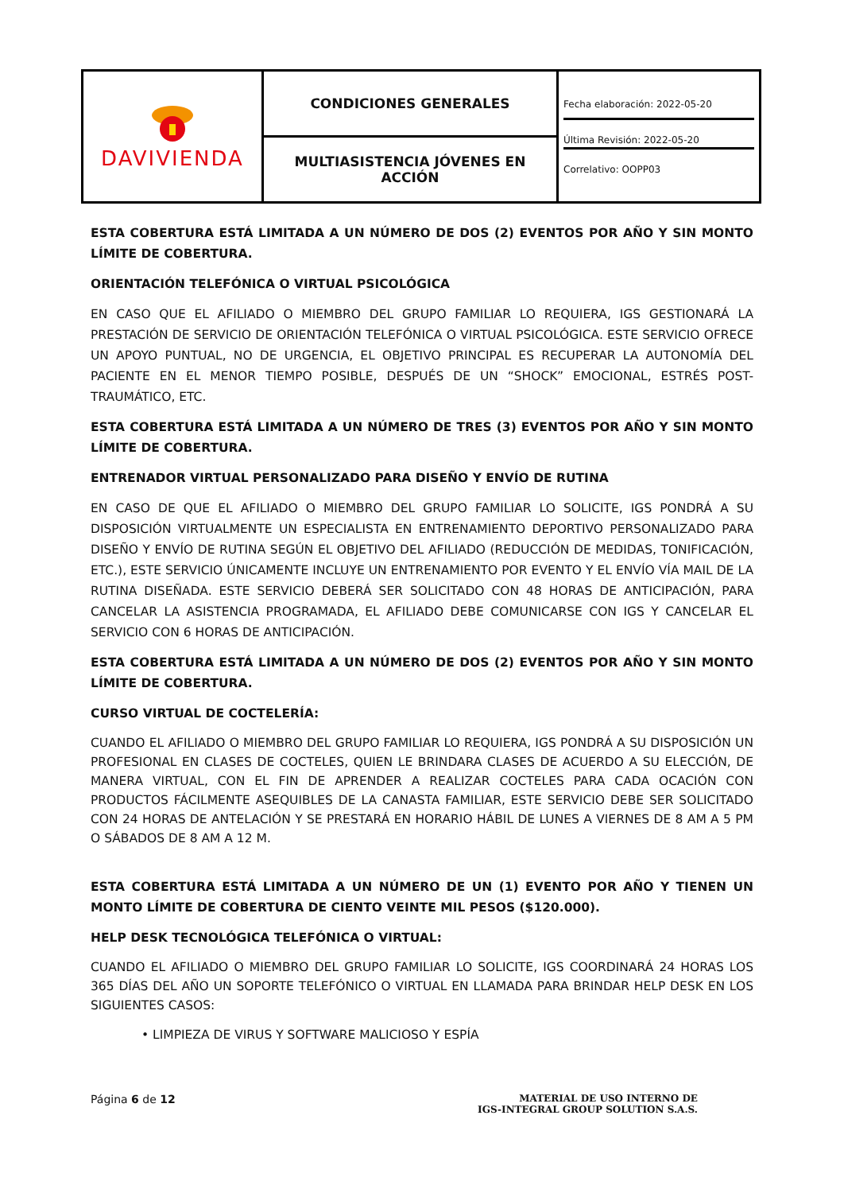| DAVIVIENDA | CONDICIONES GENERALES | Fecha elaboración: 2022-05-20 Última Revisión: 2022-05-20 Correlativo: OOPP03 |
| | MULTIASISTENCIA JÓVENES EN ACCIÓN | |
ESTA COBERTURA ESTÁ LIMITADA A UN NÚMERO DE DOS (2) EVENTOS POR AÑO Y SIN MONTO LÍMITE DE COBERTURA.
ORIENTACIÓN TELEFÓNICA O VIRTUAL PSICOLÓGICA
EN CASO QUE EL AFILIADO O MIEMBRO DEL GRUPO FAMILIAR LO REQUIERA, IGS GESTIONARÁ LA PRESTACIÓN DE SERVICIO DE ORIENTACIÓN TELEFÓNICA O VIRTUAL PSICOLÓGICA. ESTE SERVICIO OFRECE UN APOYO PUNTUAL, NO DE URGENCIA, EL OBJETIVO PRINCIPAL ES RECUPERAR LA AUTONOMÍA DEL PACIENTE EN EL MENOR TIEMPO POSIBLE, DESPUÉS DE UN “SHOCK” EMOCIONAL, ESTRÉS POST-TRAUMÁTICO, ETC.
ESTA COBERTURA ESTÁ LIMITADA A UN NÚMERO DE TRES (3) EVENTOS POR AÑO Y SIN MONTO LÍMITE DE COBERTURA.
ENTRENADOR VIRTUAL PERSONALIZADO PARA DISEÑO Y ENVÍO DE RUTINA
EN CASO DE QUE EL AFILIADO O MIEMBRO DEL GRUPO FAMILIAR LO SOLICITE, IGS PONDRÁ A SU DISPOSICIÓN VIRTUALMENTE UN ESPECIALISTA EN ENTRENAMIENTO DEPORTIVO PERSONALIZADO PARA DISEÑO Y ENVÍO DE RUTINA SEGÚN EL OBJETIVO DEL AFILIADO (REDUCCIÓN DE MEDIDAS, TONIFICACIÓN, ETC.), ESTE SERVICIO ÚNICAMENTE INCLUYE UN ENTRENAMIENTO POR EVENTO Y EL ENVÍO VÍA MAIL DE LA RUTINA DISEÑADA. ESTE SERVICIO DEBERÁ SER SOLICITADO CON 48 HORAS DE ANTICIPACIÓN, PARA CANCELAR LA ASISTENCIA PROGRAMADA, EL AFILIADO DEBE COMUNICARSE CON IGS Y CANCELAR EL SERVICIO CON 6 HORAS DE ANTICIPACIÓN.
ESTA COBERTURA ESTÁ LIMITADA A UN NÚMERO DE DOS (2) EVENTOS POR AÑO Y SIN MONTO LÍMITE DE COBERTURA.
CURSO VIRTUAL DE COCTELERÍA:
CUANDO EL AFILIADO O MIEMBRO DEL GRUPO FAMILIAR LO REQUIERA, IGS PONDRÁ A SU DISPOSICIÓN UN PROFESIONAL EN CLASES DE COCTELES, QUIEN LE BRINDARA CLASES DE ACUERDO A SU ELECCIÓN, DE MANERA VIRTUAL, CON EL FIN DE APRENDER A REALIZAR COCTELES PARA CADA OCACIÓN CON PRODUCTOS FÁCILMENTE ASEQUIBLES DE LA CANASTA FAMILIAR, ESTE SERVICIO DEBE SER SOLICITADO CON 24 HORAS DE ANTELACIÓN Y SE PRESTARÁ EN HORARIO HÁBIL DE LUNES A VIERNES DE 8 AM A 5 PM O SÁBADOS DE 8 AM A 12 M.
ESTA COBERTURA ESTÁ LIMITADA A UN NÚMERO DE UN (1) EVENTO POR AÑO Y TIENEN UN MONTO LÍMITE DE COBERTURA DE CIENTO VEINTE MIL PESOS ($120.000).
HELP DESK TECNOLÓGICA TELEFÓNICA O VIRTUAL:
CUANDO EL AFILIADO O MIEMBRO DEL GRUPO FAMILIAR LO SOLICITE, IGS COORDINARÁ 24 HORAS LOS 365 DÍAS DEL AÑO UN SOPORTE TELEFÓNICO O VIRTUAL EN LLAMADA PARA BRINDAR HELP DESK EN LOS SIGUIENTES CASOS:
• LIMPIEZA DE VIRUS Y SOFTWARE MALICIOSO Y ESPÍA
Página 6 de 12
MATERIAL DE USO INTERNO DE
IGS-INTEGRAL GROUP SOLUTION S.A.S.